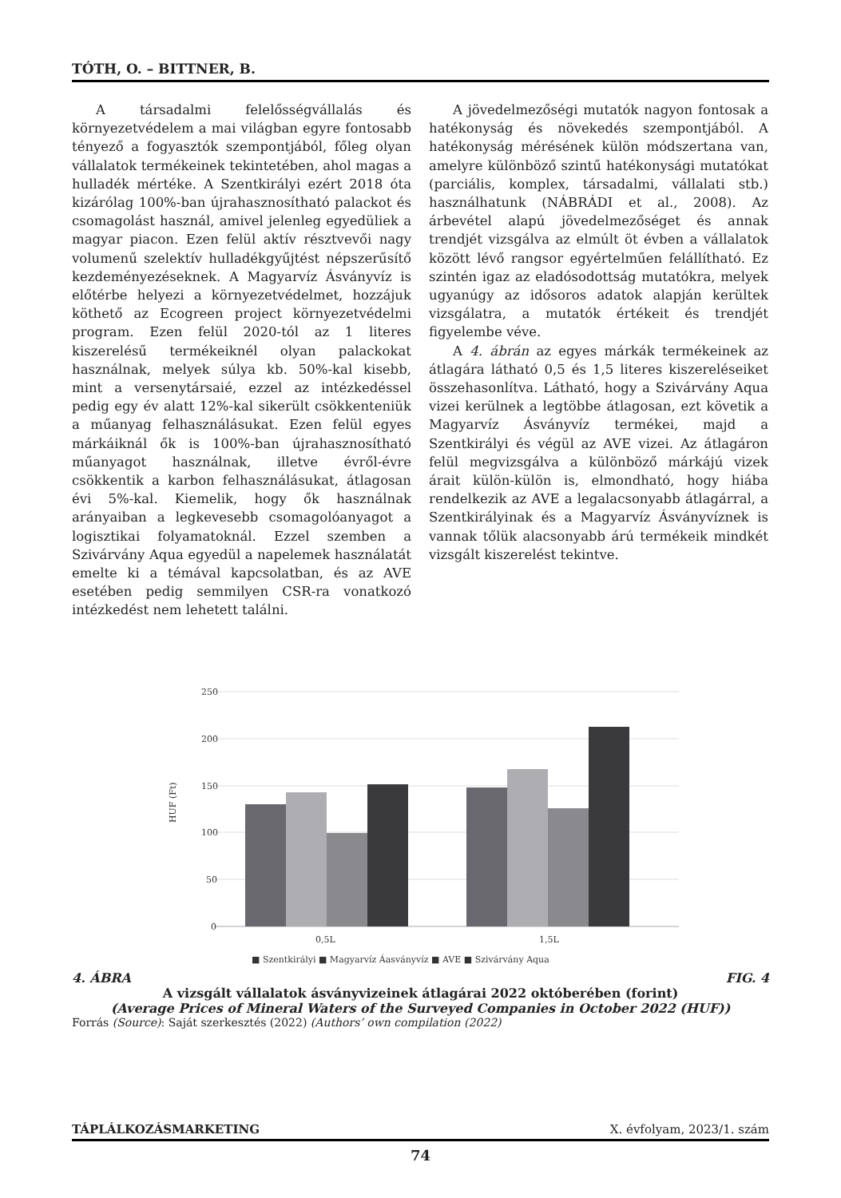TÓTH, O. – BITTNER, B.
A társadalmi felelősségvállalás és környezetvédelem a mai világban egyre fontosabb tényező a fogyasztók szempontjából, főleg olyan vállalatok termékeinek tekintetében, ahol magas a hulladék mértéke. A Szentkirályi ezért 2018 óta kizárólag 100%-ban újrahasznosítható palackot és csomagolást használ, amivel jelenleg egyedüliek a magyar piacon. Ezen felül aktív résztvevői nagy volumenű szelektív hulladékgyűjtést népszerűsítő kezdeményezéseknek. A Magyarvíz Ásványvíz is előtérbe helyezi a környezetvédelmet, hozzájuk köthető az Ecogreen project környezetvédelmi program. Ezen felül 2020-tól az 1 literes kiszerelésű termékeiknél olyan palackokat használnak, melyek súlya kb. 50%-kal kisebb, mint a versenytársaié, ezzel az intézkedéssel pedig egy év alatt 12%-kal sikerült csökkenteniük a műanyag felhasználásukat. Ezen felül egyes márkáiknál ők is 100%-ban újrahasznosítható műanyagot használnak, illetve évről-évre csökkentik a karbon felhasználásukat, átlagosan évi 5%-kal. Kiemelik, hogy ők használnak arányaiban a legkevesebb csomagolóanyagot a logisztikai folyamatoknál. Ezzel szemben a Szivárvány Aqua egyedül a napelemek használatát emelte ki a témával kapcsolatban, és az AVE esetében pedig semmilyen CSR-ra vonatkozó intézkedést nem lehetett találni.
A jövedelmezőségi mutatók nagyon fontosak a hatékonyság és növekedés szempontjából. A hatékonyság mérésének külön módszertana van, amelyre különböző szintű hatékonysági mutatókat (parciális, komplex, társadalmi, vállalati stb.) használhatunk (NÁBRÁDI et al., 2008). Az árbevétel alapú jövedelmezőséget és annak trendjét vizsgálva az elmúlt öt évben a vállalatok között lévő rangsor egyértelműen felállítható. Ez szintén igaz az eladósodottság mutatókra, melyek ugyanúgy az idősoros adatok alapján kerültek vizsgálatra, a mutatók értékeit és trendjét figyelembe véve.
A 4. ábrán az egyes márkák termékeinek az átlagára látható 0,5 és 1,5 literes kiszereléseiket összehasonlítva. Látható, hogy a Szivárvány Aqua vizei kerülnek a legtöbbe átlagosan, ezt követik a Magyarvíz Ásványvíz termékei, majd a Szentkirályi és végül az AVE vizei. Az átlagáron felül megvizsgálva a különböző márkájú vizek árait külön-külön is, elmondható, hogy hiába rendelkezik az AVE a legalacsonyabb átlagárral, a Szentkirályinak és a Magyarvíz Ásványvíznek is vannak tőlük alacsonyabb árú termékeik mindkét vizsgált kiszerelést tekintve.
250
200
150
100
50
0
HUF (Ft)
0,5L
1,5L
■ Szentkirályi ■ Magyarvíz Áasványvíz ■ AVE ■ Szivárvány Aqua
4. ÁBRA FIG. 4
A vizsgált vállalatok ásványvizeinek átlagárai 2022 októberében (forint)
(Average Prices of Mineral Waters of the Surveyed Companies in October 2022 (HUF))
Forrás (Source): Saját szerkesztés (2022) (Authors’ own compilation (2022)
TÁPLÁLKOZÁSMARKETING X. évfolyam, 2023/1. szám
74